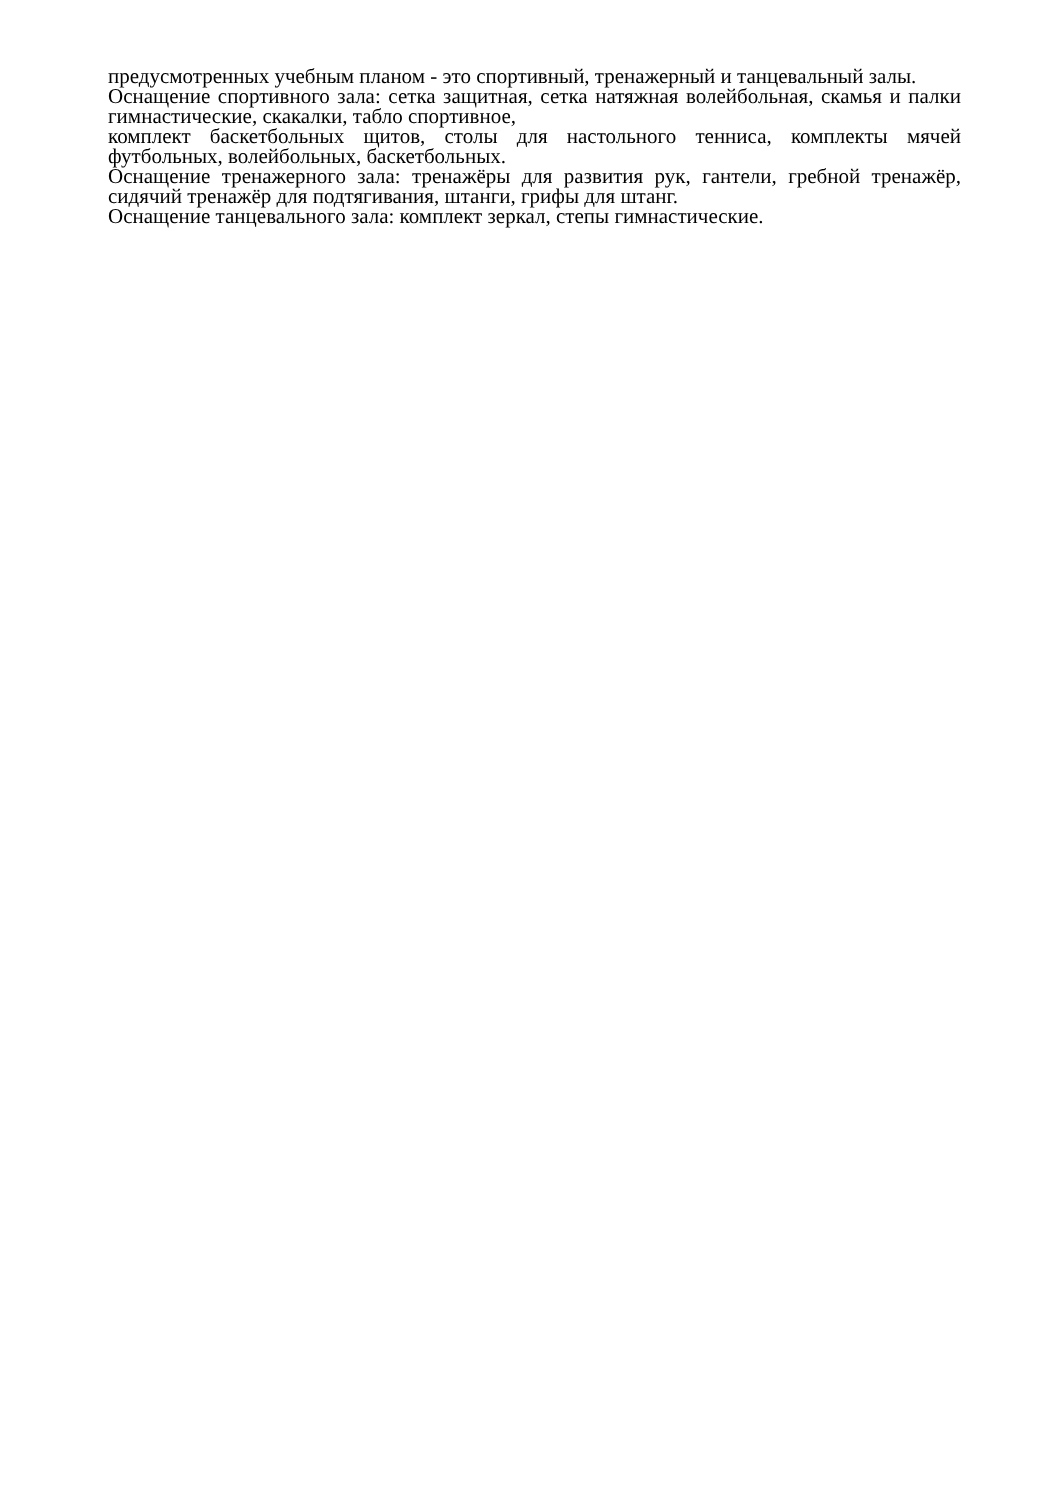предусмотренных учебным планом - это спортивный, тренажерный и танцевальный залы.
Оснащение спортивного зала: сетка защитная, сетка натяжная волейбольная, скамья и палки гимнастические, скакалки, табло спортивное,
комплект баскетбольных щитов, столы для настольного тенниса, комплекты мячей футбольных, волейбольных, баскетбольных.
Оснащение тренажерного зала: тренажёры для развития рук, гантели, гребной тренажёр, сидячий тренажёр для подтягивания, штанги, грифы для штанг.
Оснащение танцевального зала: комплект зеркал, степы гимнастические.